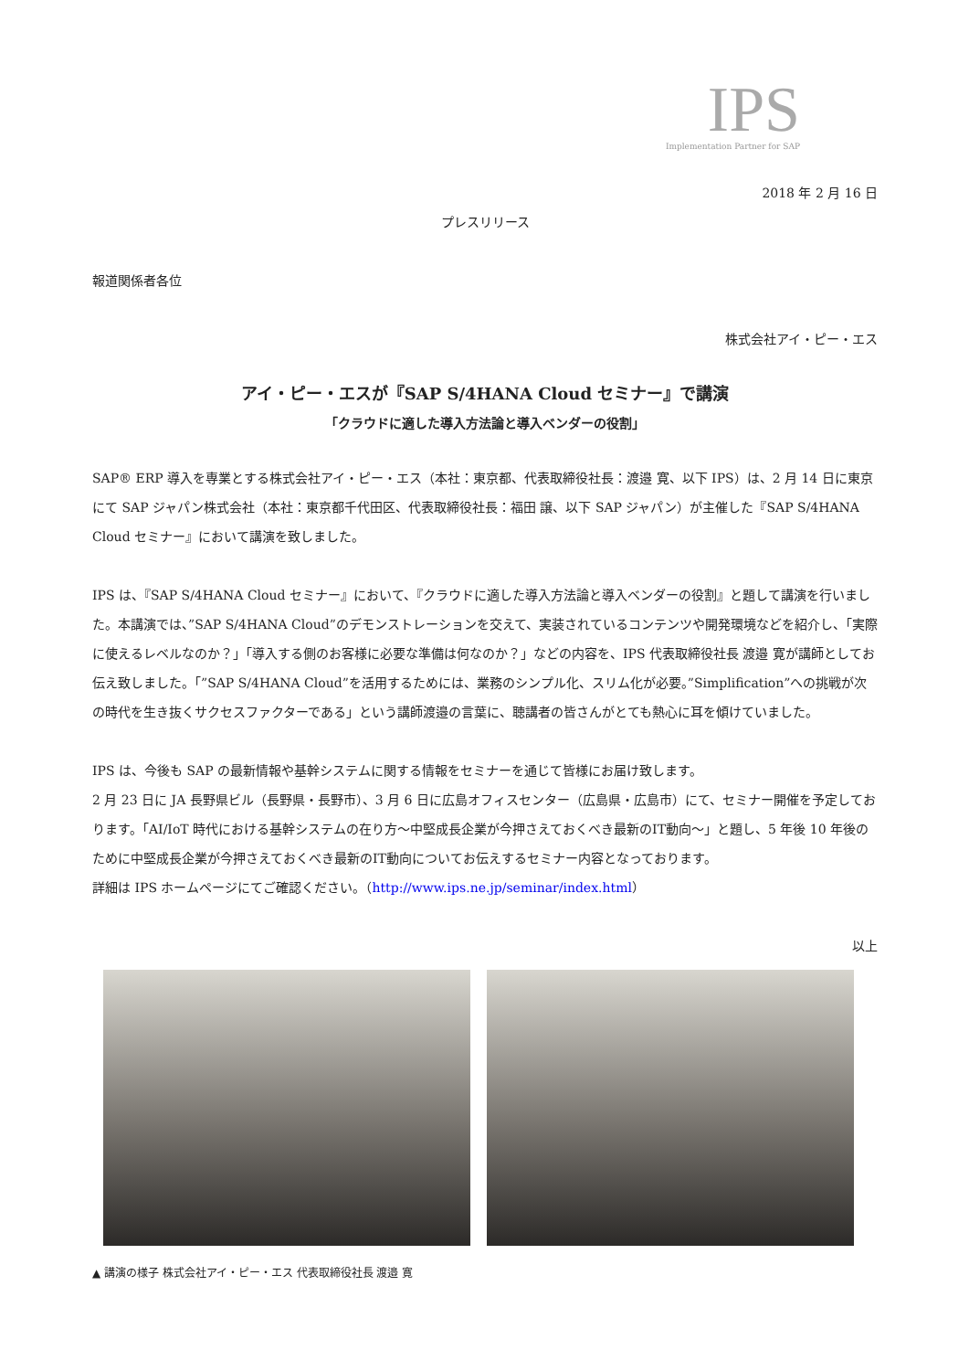IPS
Implementation Partner for SAP
2018 年 2 月 16 日
プレスリリース
報道関係者各位
株式会社アイ・ピー・エス
アイ・ピー・エスが『SAP S/4HANA Cloud セミナー』で講演
「クラウドに適した導入方法論と導入ベンダーの役割」
SAP® ERP 導入を専業とする株式会社アイ・ピー・エス（本社：東京都、代表取締役社長：渡邉 寛、以下 IPS）は、2 月 14 日に東京にて SAP ジャパン株式会社（本社：東京都千代田区、代表取締役社長：福田 譲、以下 SAP ジャパン）が主催した『SAP S/4HANA Cloud セミナー』において講演を致しました。
IPS は、『SAP S/4HANA Cloud セミナー』において、『クラウドに適した導入方法論と導入ベンダーの役割』と題して講演を行いました。本講演では、”SAP S/4HANA Cloud”のデモンストレーションを交えて、実装されているコンテンツや開発環境などを紹介し、「実際に使えるレベルなのか？」「導入する側のお客様に必要な準備は何なのか？」などの内容を、IPS 代表取締役社長 渡邉 寛が講師としてお伝え致しました。「”SAP S/4HANA Cloud”を活用するためには、業務のシンプル化、スリム化が必要。”Simplification”への挑戦が次の時代を生き抜くサクセスファクターである」という講師渡邉の言葉に、聴講者の皆さんがとても熱心に耳を傾けていました。
IPS は、今後も SAP の最新情報や基幹システムに関する情報をセミナーを通じて皆様にお届け致します。
2 月 23 日に JA 長野県ビル（長野県・長野市）、3 月 6 日に広島オフィスセンター（広島県・広島市）にて、セミナー開催を予定しております。「AI/IoT 時代における基幹システムの在り方～中堅成長企業が今押さえておくべき最新のIT動向～」と題し、5 年後 10 年後のために中堅成長企業が今押さえておくべき最新のIT動向についてお伝えするセミナー内容となっております。
詳細は IPS ホームページにてご確認ください。（http://www.ips.ne.jp/seminar/index.html）
以上
▲ 講演の様子 株式会社アイ・ピー・エス 代表取締役社長 渡邉 寛